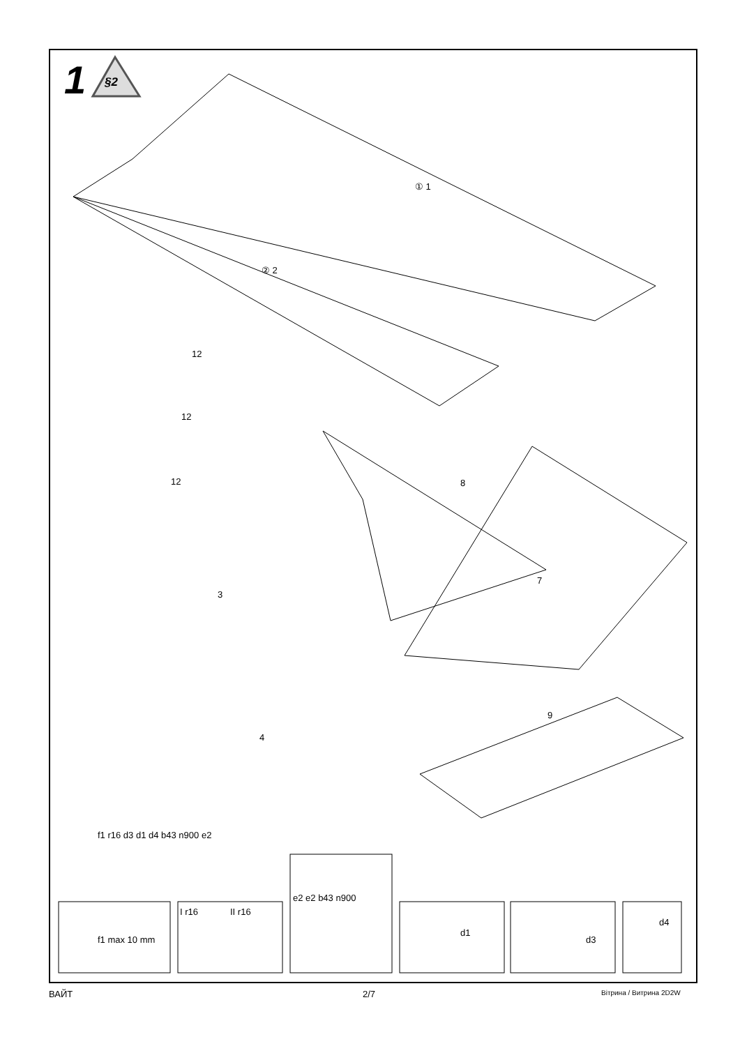1 §2
① 1
② 2
12
12
12 8
7
3
4
9
f1 r16 d3 d1 d4 b43 n900 e2
f1 max 10 mm
I r16 II r16
e2 e2 b43 n900
d1
d3
d4
ВАЙТ 2/7 Вітрина / Витрина 2D2W